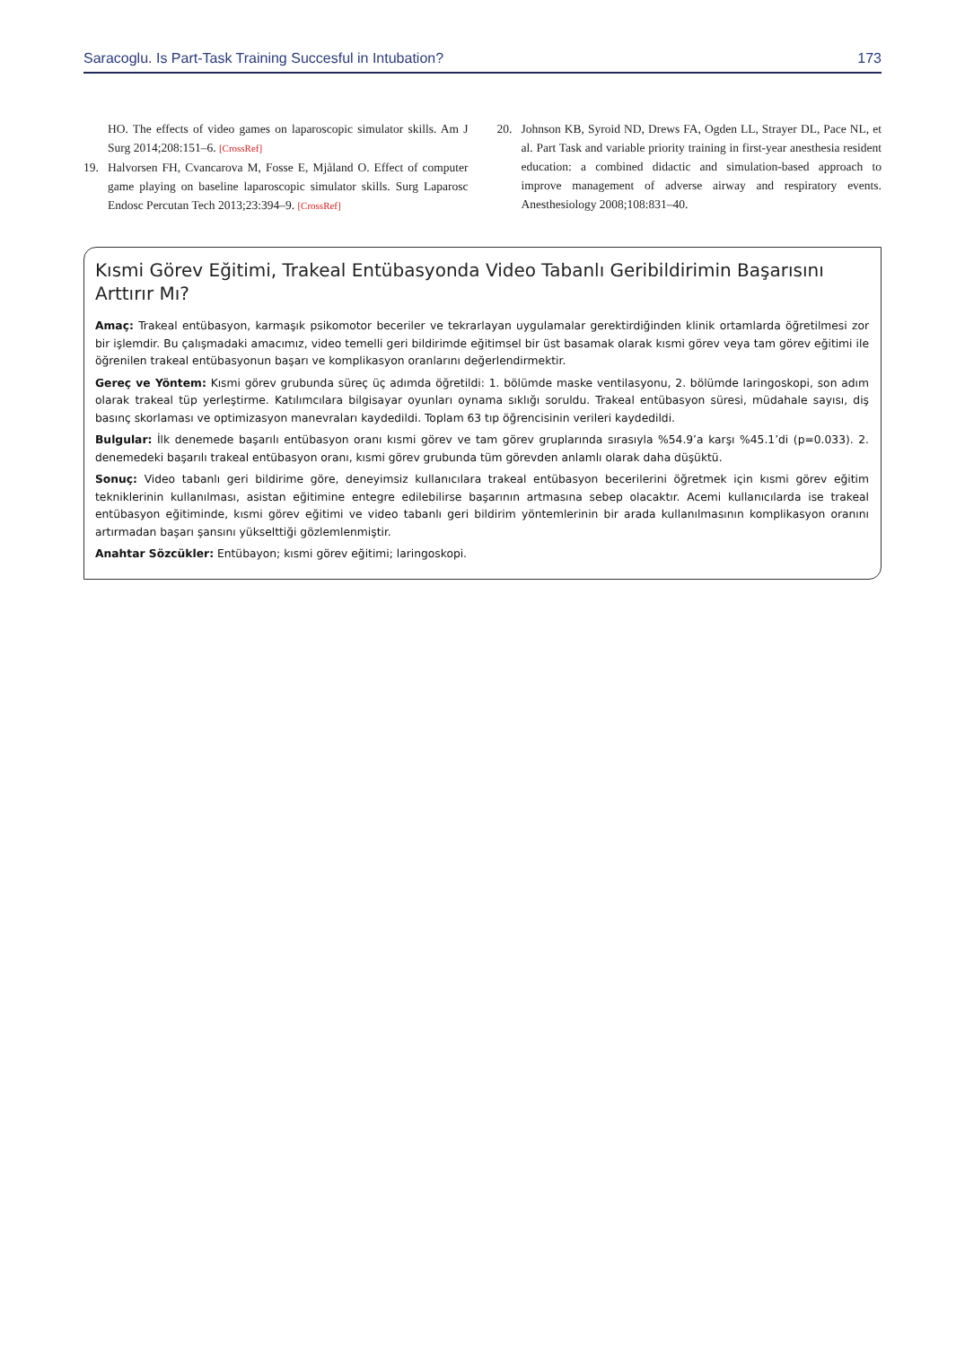Saracoglu. Is Part-Task Training Succesful in Intubation? 173
HO. The effects of video games on laparoscopic simulator skills. Am J Surg 2014;208:151–6. [CrossRef]
19. Halvorsen FH, Cvancarova M, Fosse E, Mjåland O. Effect of computer game playing on baseline laparoscopic simulator skills. Surg Laparosc Endosc Percutan Tech 2013;23:394–9. [CrossRef]
20. Johnson KB, Syroid ND, Drews FA, Ogden LL, Strayer DL, Pace NL, et al. Part Task and variable priority training in first-year anesthesia resident education: a combined didactic and simulation-based approach to improve management of adverse airway and respiratory events. Anesthesiology 2008;108:831–40.
Kısmi Görev Eğitimi, Trakeal Entübasyonda Video Tabanlı Geribildirimin Başarısını Arttırır Mı?
Amaç: Trakeal entübasyon, karmaşık psikomotor beceriler ve tekrarlayan uygulamalar gerektirdiğinden klinik ortamlarda öğretilmesi zor bir işlemdir. Bu çalışmadaki amacımız, video temelli geri bildirimde eğitimsel bir üst basamak olarak kısmi görev veya tam görev eğitimi ile öğrenilen trakeal entübasyonun başarı ve komplikasyon oranlarını değerlendirmektir.
Gereç ve Yöntem: Kısmi görev grubunda süreç üç adımda öğretildi: 1. bölümde maske ventilasyonu, 2. bölümde laringoskopi, son adım olarak trakeal tüp yerleştirme. Katılımcılara bilgisayar oyunları oynama sıklığı soruldu. Trakeal entübasyon süresi, müdahale sayısı, diş basınç skorlaması ve optimizasyon manevraları kaydedildi. Toplam 63 tıp öğrencisinin verileri kaydedildi.
Bulgular: İlk denemede başarılı entübasyon oranı kısmi görev ve tam görev gruplarında sırasıyla %54.9’a karşı %45.1’di (p=0.033). 2. denemedeki başarılı trakeal entübasyon oranı, kısmi görev grubunda tüm görevden anlamlı olarak daha düşüktü.
Sonuç: Video tabanlı geri bildirime göre, deneyimsiz kullanıcılara trakeal entübasyon becerilerini öğretmek için kısmi görev eğitim tekniklerinin kullanılması, asistan eğitimine entegre edilebilirse başarının artmasına sebep olacaktır. Acemi kullanıcılarda ise trakeal entübasyon eğitiminde, kısmi görev eğitimi ve video tabanlı geri bildirim yöntemlerinin bir arada kullanılmasının komplikasyon oranını artırmadan başarı şansını yükselttiği gözlemlenmiştir.
Anahtar Sözcükler: Entübayon; kısmi görev eğitimi; laringoskopi.